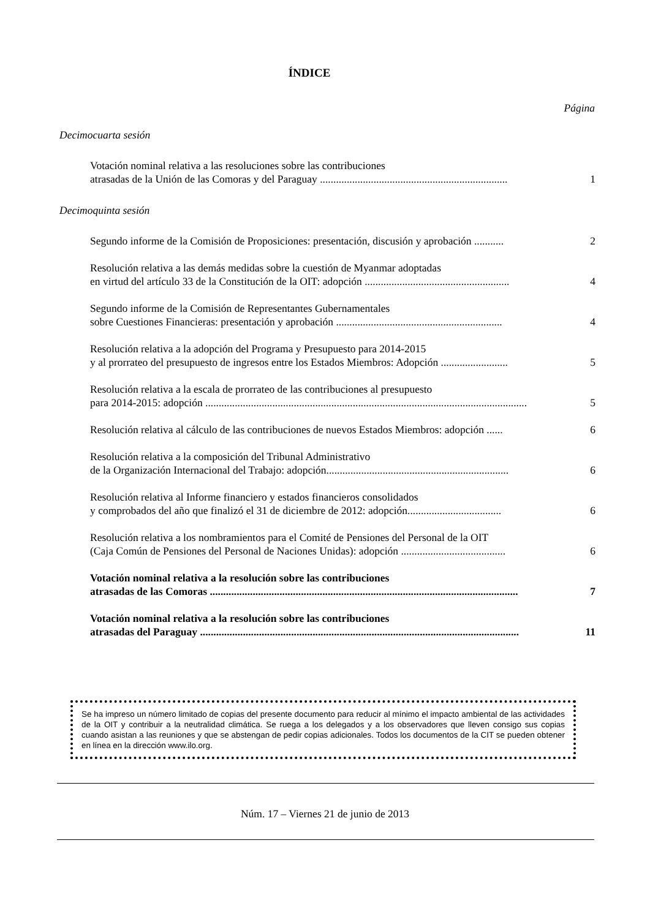ÍNDICE
Página
Decimocuarta sesión
Votación nominal relativa a las resoluciones sobre las contribuciones
atrasadas de la Unión de las Comoras y del Paraguay ......................................................................
1
Decimoquinta sesión
Segundo informe de la Comisión de Proposiciones: presentación, discusión y aprobación ...........
2
Resolución relativa a las demás medidas sobre la cuestión de Myanmar adoptadas
en virtud del artículo 33 de la Constitución de la OIT: adopción ......................................................
4
Segundo informe de la Comisión de Representantes Gubernamentales
sobre Cuestiones Financieras: presentación y aprobación ..............................................................
4
Resolución relativa a la adopción del Programa y Presupuesto para 2014-2015
y al prorrateo del presupuesto de ingresos entre los Estados Miembros: Adopción .........................
5
Resolución relativa a la escala de prorrateo de las contribuciones al presupuesto
para 2014-2015: adopción ........................................................................................................................
5
Resolución relativa al cálculo de las contribuciones de nuevos Estados Miembros: adopción ......
6
Resolución relativa a la composición del Tribunal Administrativo
de la Organización Internacional del Trabajo: adopción....................................................................
6
Resolución relativa al Informe financiero y estados financieros consolidados
y comprobados del año que finalizó el 31 de diciembre de 2012: adopción...................................
6
Resolución relativa a los nombramientos para el Comité de Pensiones del Personal de la OIT
(Caja Común de Pensiones del Personal de Naciones Unidas): adopción .......................................
6
Votación nominal relativa a la resolución sobre las contribuciones
atrasadas de las Comoras ...................................................................................................................
7
Votación nominal relativa a la resolución sobre las contribuciones
atrasadas del Paraguay .......................................................................................................................
11
Se ha impreso un número limitado de copias del presente documento para reducir al mínimo el impacto ambiental de las actividades de la OIT y contribuir a la neutralidad climática. Se ruega a los delegados y a los observadores que lleven consigo sus copias cuando asistan a las reuniones y que se abstengan de pedir copias adicionales. Todos los documentos de la CIT se pueden obtener en línea en la dirección www.ilo.org.
Núm. 17 – Viernes 21 de junio de 2013